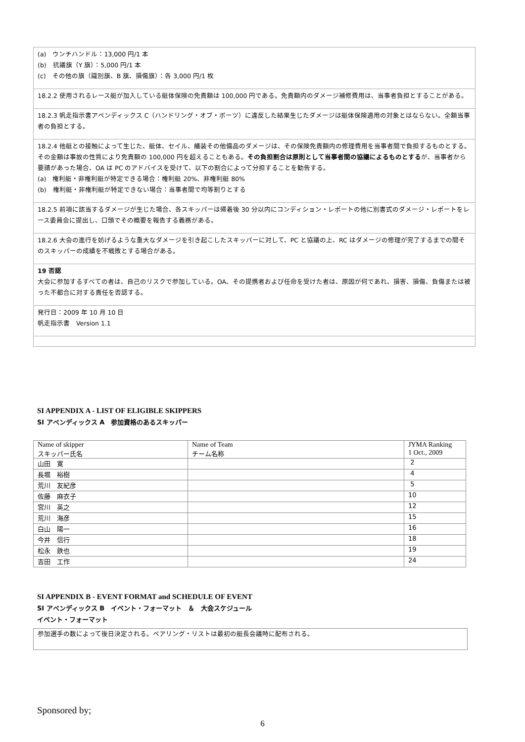(a)　ウンチハンドル：13,000 円/1 本
(b)　抗議旗（Y 旗）：5,000 円/1 本
(c)　その他の旗（識別旗、B 旗、損傷旗）：各 3,000 円/1 枚
18.2.2 使用されるレース艇が加入している艇体保険の免責額は 100,000 円である。免責額内のダメージ補修費用は、当事者負担とすることがある。
18.2.3 帆走指示書アペンディックス C（ハンドリング・オブ・ボーツ）に違反した結果生じたダメージは艇体保険適用の対象とはならない。全額当事者の負担とする。
18.2.4 他艇との接触によって生じた、艇体、セイル、艤装その他備品のダメージは、その保険免責額内の修理費用を当事者間で負担するものとする。その金額は事故の性質により免責額の 100,000 円を超えることもある。その負担割合は原則として当事者間の協議によるものとするが、当事者から要請があった場合、OA は PC のアドバイスを受けて、以下の割合によって分担することを勧告する。
(a)　権利艇・非権利艇が特定できる場合：権利艇 20%、非権利艇 80%
(b)　権利艇・非権利艇が特定できない場合：当事者間で均等割りとする
18.2.5 前項に該当するダメージが生じた場合、各スキッパーは帰着後 30 分以内にコンディション・レポートの他に別書式のダメージ・レポートをレース委員会に提出し、口頭でその概要を報告する義務がある。
18.2.6 大会の進行を妨げるような重大なダメージを引き起こしたスキッパーに対して、PC と協議の上、RC はダメージの修理が完了するまでの間そのスキッパーの成績を不戦敗とする場合がある。
19 否認
大会に参加するすべての者は、自己のリスクで参加している。OA、その提携者および任命を受けた者は、原因が何であれ、損害、損傷、負傷または被った不都合に対する責任を否認する。
発行日：2009 年 10 月 10 日
帆走指示書　Version 1.1
SI APPENDIX A - LIST OF ELIGIBLE SKIPPERS
SI アペンディックス A　参加資格のあるスキッパー
| Name of skipper スキッパー氏名 | Name of Team チーム名称 | JYMA Ranking 1 Oct., 2009 |
| 山田 寛 | | 2 |
| 長堀 裕樹 | | 4 |
| 荒川 友紀彦 | | 5 |
| 佐藤 麻衣子 | | 10 |
| 宮川 英之 | | 12 |
| 荒川 海彦 | | 15 |
| 白山 陽一 | | 16 |
| 今井 信行 | | 18 |
| 松永 鉄也 | | 19 |
| 吉田 工作 | | 24 |
SI APPENDIX B - EVENT FORMAT and SCHEDULE OF EVENT
SI アペンディックス B　イベント・フォーマット　＆　大会スケジュール
イベント・フォーマット
参加選手の数によって後日決定される。ペアリング・リストは最初の艇長会議時に配布される。
Sponsored by;
6